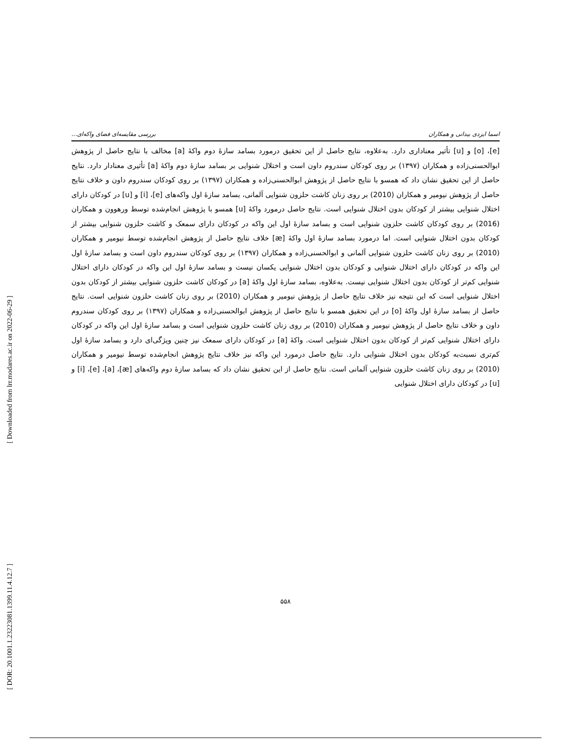[ Downloaded from lrr.modares.ac.ir on 2022-06-29 ]
[ DOR: 20.1001.1.23223081.1399.11.4.12.7 ]
اسما ایزدی بیدانی و همکاران بررسی مقایسه‌ای فضای واکه‌ای...
[e]، [o] و [u] تأثیر معناداری دارد. به‌علاوه، نتایج حاصل از این تحقیق درمورد بسامد سازهٔ دوم واکهٔ [a] مخالف با نتایج حاصل از پژوهش ابوالحسنی‌زاده و همکاران (۱۳۹۷) بر روی کودکان سندروم داون است و اختلال شنوایی بر بسامد سازهٔ دوم واکهٔ [a] تأثیری معنادار دارد. نتایج حاصل از این تحقیق نشان داد که همسو با نتایج حاصل از پژوهش ابوالحسنی‌زاده و همکاران (۱۳۹۷) بر روی کودکان سندروم داون و خلاف نتایج حاصل از پژوهش نیومیر و همکاران (2010) بر روی زنان کاشت حلزون شنوایی آلمانی، بسامد سازهٔ اول واکه‌های [e]، [i] و [u] در کودکان دارای اختلال شنوایی بیشتر از کودکان بدون اختلال شنوایی است. نتایج حاصل درمورد واکهٔ [u] همسو با پژوهش انجام‌شده توسط ورهوون و همکاران (2016) بر روی کودکان کاشت حلزون شنوایی است و بسامد سازهٔ اول این واکه در کودکان دارای سمعک و کاشت حلزون شنوایی بیشتر از کودکان بدون اختلال شنوایی است. اما درمورد بسامد سازهٔ اول واکهٔ [æ] خلاف نتایج حاصل از پژوهش انجام‌شده توسط نیومیر و همکاران (2010) بر روی زنان کاشت حلزون شنوایی آلمانی و ابوالحسنی‌زاده و همکاران (۱۳۹۷) بر روی کودکان سندروم داون است و بسامد سازهٔ اول این واکه در کودکان دارای اختلال شنوایی و کودکان بدون اختلال شنوایی یکسان نیست و بسامد سازهٔ اول این واکه در کودکان دارای اختلال شنوایی کم‌تر از کودکان بدون اختلال شنوایی نیست. به‌علاوه، بسامد سازهٔ اول واکهٔ [a] در کودکان کاشت حلزون شنوایی بیشتر از کودکان بدون اختلال شنوایی است که این نتیجه نیز خلاف نتایج حاصل از پژوهش نیومیر و همکاران (2010) بر روی زنان کاشت حلزون شنوایی است. نتایج حاصل از بسامد سازهٔ اول واکهٔ [o] در این تحقیق همسو با نتایج حاصل از پژوهش ابوالحسنی‌زاده و همکاران (۱۳۹۷) بر روی کودکان سندروم داون و خلاف نتایج حاصل از پژوهش نیومیر و همکاران (2010) بر روی زنان کاشت حلزون شنوایی است و بسامد سازهٔ اول این واکه در کودکان دارای اختلال شنوایی کم‌تر از کودکان بدون اختلال شنوایی است. واکهٔ [a] در کودکان دارای سمعک نیز چنین ویژگی‌ای دارد و بسامد سازهٔ اول کم‌تری نسبت‌به کودکان بدون اختلال شنوایی دارد. نتایج حاصل درمورد این واکه نیز خلاف نتایج پژوهش انجام‌شده توسط نیومیر و همکاران (2010) بر روی زنان کاشت حلزون شنوایی آلمانی است. نتایج حاصل از این تحقیق نشان داد که بسامد سازهٔ دوم واکه‌های [æ]، [a]، [e]، [i] و [u] در کودکان دارای اختلال شنوایی
۵۵۸